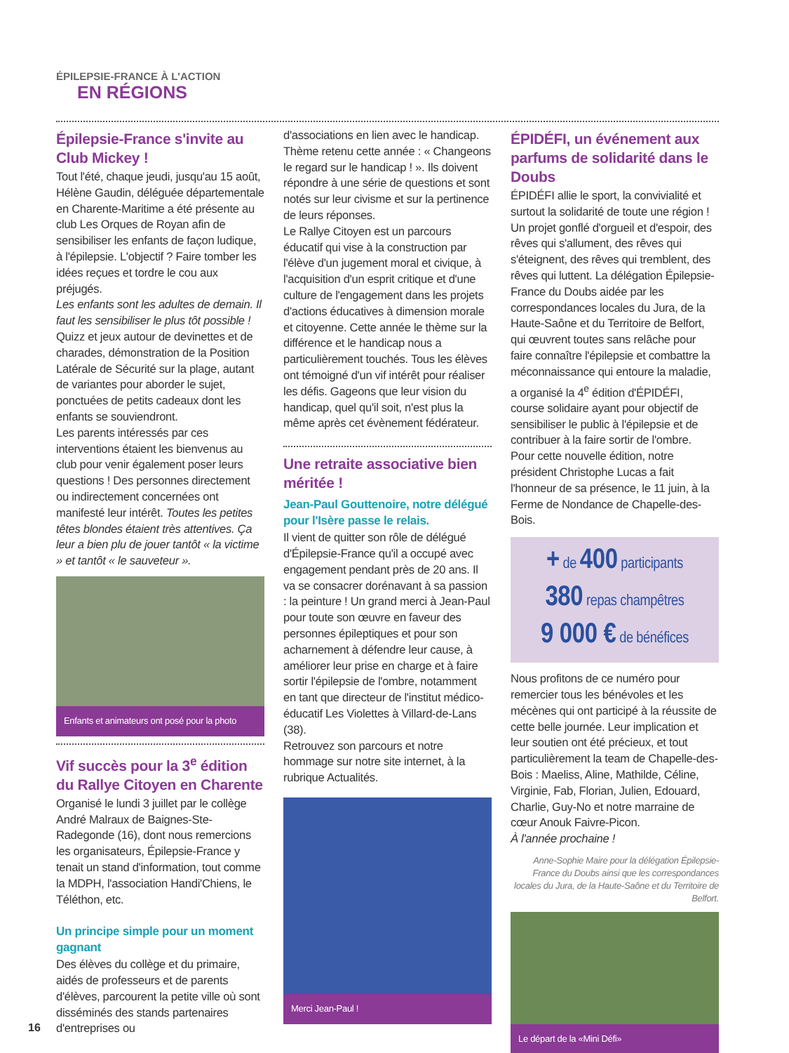ÉPILEPSIE-FRANCE À L'ACTION
EN RÉGIONS
Épilepsie-France s'invite au Club Mickey !
Tout l'été, chaque jeudi, jusqu'au 15 août, Hélène Gaudin, déléguée départementale en Charente-Maritime a été présente au club Les Orques de Royan afin de sensibiliser les enfants de façon ludique, à l'épilepsie. L'objectif ? Faire tomber les idées reçues et tordre le cou aux préjugés.
Les enfants sont les adultes de demain. Il faut les sensibiliser le plus tôt possible !
Quizz et jeux autour de devinettes et de charades, démonstration de la Position Latérale de Sécurité sur la plage, autant de variantes pour aborder le sujet, ponctuées de petits cadeaux dont les enfants se souviendront.
Les parents intéressés par ces interventions étaient les bienvenus au club pour venir également poser leurs questions ! Des personnes directement ou indirectement concernées ont manifesté leur intérêt. Toutes les petites têtes blondes étaient très attentives. Ça leur a bien plu de jouer tantôt « la victime » et tantôt « le sauveteur ».
Enfants et animateurs ont posé pour la photo
Vif succès pour la 3<sup>e</sup> édition du Rallye Citoyen en Charente
Organisé le lundi 3 juillet par le collège André Malraux de Baignes-Ste-Radegonde (16), dont nous remercions les organisateurs, Épilepsie-France y tenait un stand d'information, tout comme la MDPH, l'association Handi'Chiens, le Téléthon, etc.
Un principe simple pour un moment gagnant
Des élèves du collège et du primaire, aidés de professeurs et de parents d'élèves, parcourent la petite ville où sont disséminés des stands partenaires d'entreprises ou
d'associations en lien avec le handicap. Thème retenu cette année : « Changeons le regard sur le handicap ! ». Ils doivent répondre à une série de questions et sont notés sur leur civisme et sur la pertinence de leurs réponses.
Le Rallye Citoyen est un parcours éducatif qui vise à la construction par l'élève d'un jugement moral et civique, à l'acquisition d'un esprit critique et d'une culture de l'engagement dans les projets d'actions éducatives à dimension morale et citoyenne. Cette année le thème sur la différence et le handicap nous a particulièrement touchés. Tous les élèves ont témoigné d'un vif intérêt pour réaliser les défis. Gageons que leur vision du handicap, quel qu'il soit, n'est plus la même après cet évènement fédérateur.
Une retraite associative bien méritée !
Jean-Paul Gouttenoire, notre délégué pour l'Isère passe le relais.
Il vient de quitter son rôle de délégué d'Épilepsie-France qu'il a occupé avec engagement pendant près de 20 ans. Il va se consacrer dorénavant à sa passion : la peinture ! Un grand merci à Jean-Paul pour toute son œuvre en faveur des personnes épileptiques et pour son acharnement à défendre leur cause, à améliorer leur prise en charge et à faire sortir l'épilepsie de l'ombre, notamment en tant que directeur de l'institut médico-éducatif Les Violettes à Villard-de-Lans (38).
Retrouvez son parcours et notre hommage sur notre site internet, à la rubrique Actualités.
Merci Jean-Paul !
ÉPIDÉFI, un événement aux parfums de solidarité dans le Doubs
ÉPIDÉFI allie le sport, la convivialité et surtout la solidarité de toute une région ! Un projet gonflé d'orgueil et d'espoir, des rêves qui s'allument, des rêves qui s'éteignent, des rêves qui tremblent, des rêves qui luttent. La délégation Épilepsie-France du Doubs aidée par les correspondances locales du Jura, de la Haute-Saône et du Territoire de Belfort, qui œuvrent toutes sans relâche pour faire connaître l'épilepsie et combattre la méconnaissance qui entoure la maladie, a organisé la 4<sup>e</sup> édition d'ÉPIDÉFI, course solidaire ayant pour objectif de sensibiliser le public à l'épilepsie et de contribuer à la faire sortir de l'ombre.
Pour cette nouvelle édition, notre président Christophe Lucas a fait l'honneur de sa présence, le 11 juin, à la Ferme de Nondance de Chapelle-des-Bois.
+ de 400 participants
380 repas champêtres
9 000 € de bénéfices
Nous profitons de ce numéro pour remercier tous les bénévoles et les mécènes qui ont participé à la réussite de cette belle journée. Leur implication et leur soutien ont été précieux, et tout particulièrement la team de Chapelle-des-Bois : Maeliss, Aline, Mathilde, Céline, Virginie, Fab, Florian, Julien, Edouard, Charlie, Guy-No et notre marraine de cœur Anouk Faivre-Picon.
À l'année prochaine !
Anne-Sophie Maire pour la délégation Épilepsie-France du Doubs ainsi que les correspondances locales du Jura, de la Haute-Saône et du Territoire de Belfort.
Le départ de la «Mini Défi»
16